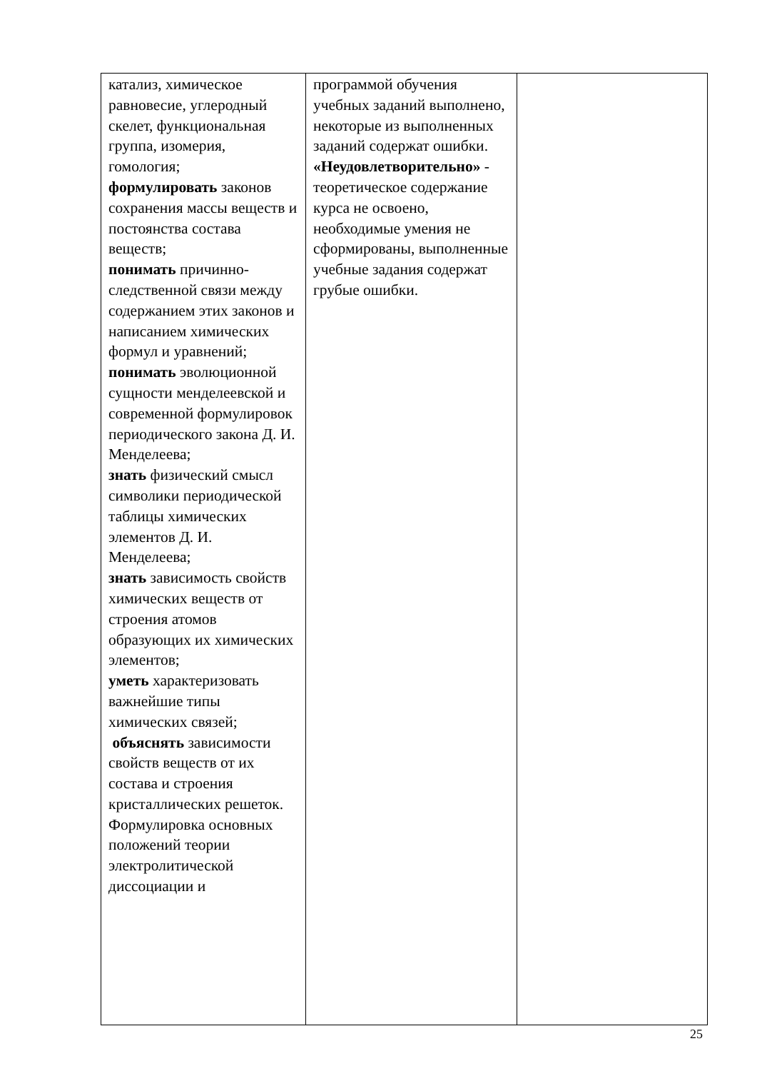| катализ, химическое равновесие, углеродный скелет, функциональная группа, изомерия, гомология; формулировать законов сохранения массы веществ и постоянства состава веществ; понимать причинно-следственной связи между содержанием этих законов и написанием химических формул и уравнений; понимать эволюционной сущности менделеевской и современной формулировок периодического закона Д. И. Менделеева; знать физический смысл символики периодической таблицы химических элементов Д. И. Менделеева; знать зависимость свойств химических веществ от строения атомов образующих их химических элементов; уметь характеризовать важнейшие типы химических связей; объяснять зависимости свойств веществ от их состава и строения кристаллических решеток. Формулировка основных положений теории электролитической диссоциации и | программой обучения учебных заданий выполнено, некоторые из выполненных заданий содержат ошибки. «Неудовлетворительно» - теоретическое содержание курса не освоено, необходимые умения не сформированы, выполненные учебные задания содержат грубые ошибки. | |
25